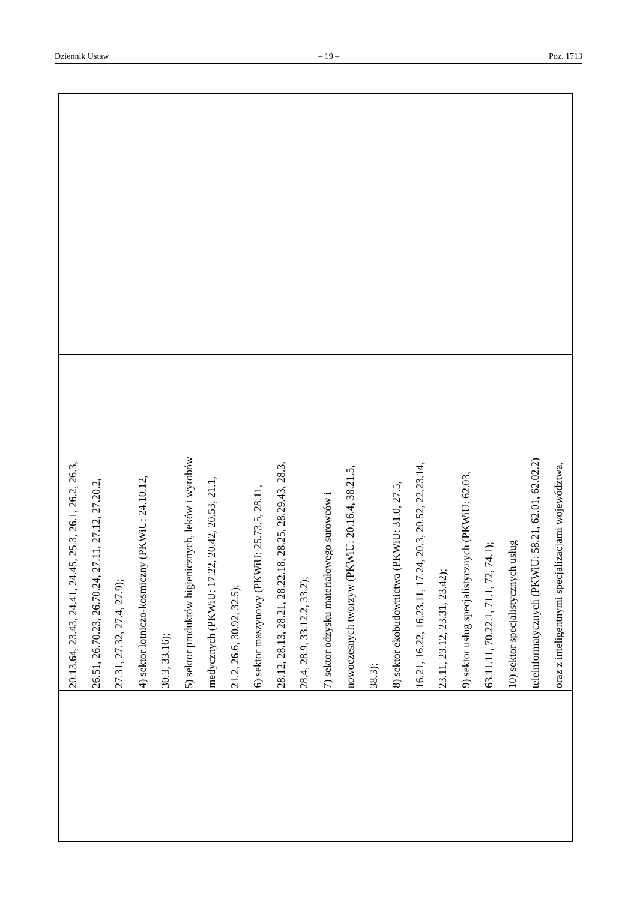Dziennik Ustaw – 19 – Poz. 1713
| 20.13.64, 23.43, 24.41, 24.45, 25.3, 26.1, 26.2, 26.3, 26.51, 26.70.23, 26.70.24, 27.11, 27.12, 27.20.2, 27.31, 27.32, 27.4, 27.9); 4) sektor lotniczo-kosmiczny (PKWiU: 24.10.12, 30.3, 33.16); 5) sektor produktów higienicznych, leków i wyrobów medycznych (PKWiU: 17.22, 20.42, 20.53, 21.1, 21.2, 26.6, 30.92, 32.5); 6) sektor maszynowy (PKWiU: 25.73.5, 28.11, 28.12, 28.13, 28.21, 28.22.18, 28.25, 28.29.43, 28.3, 28.4, 28.9, 33.12.2, 33.2); 7) sektor odzysku materiałowego surowców i nowoczesnych tworzyw (PKWiU: 20.16.4, 38.21.5, 38.3); 8) sektor ekobudownictwa (PKWiU: 31.0, 27.5, 16.21, 16.22, 16.23.11, 17.24, 20.3, 20.52, 22.23.14, 23.11, 23.12, 23.31, 23.42); 9) sektor usług specjalistycznych (PKWiU: 62.03, 63.11.11, 70.22.1, 71.1, 72, 74.1); 10) sektor specjalistycznych usług teleinformatycznych (PKWiU: 58.21, 62.01, 62.02.2) oraz z inteligentnymi specjalizacjami województwa, |